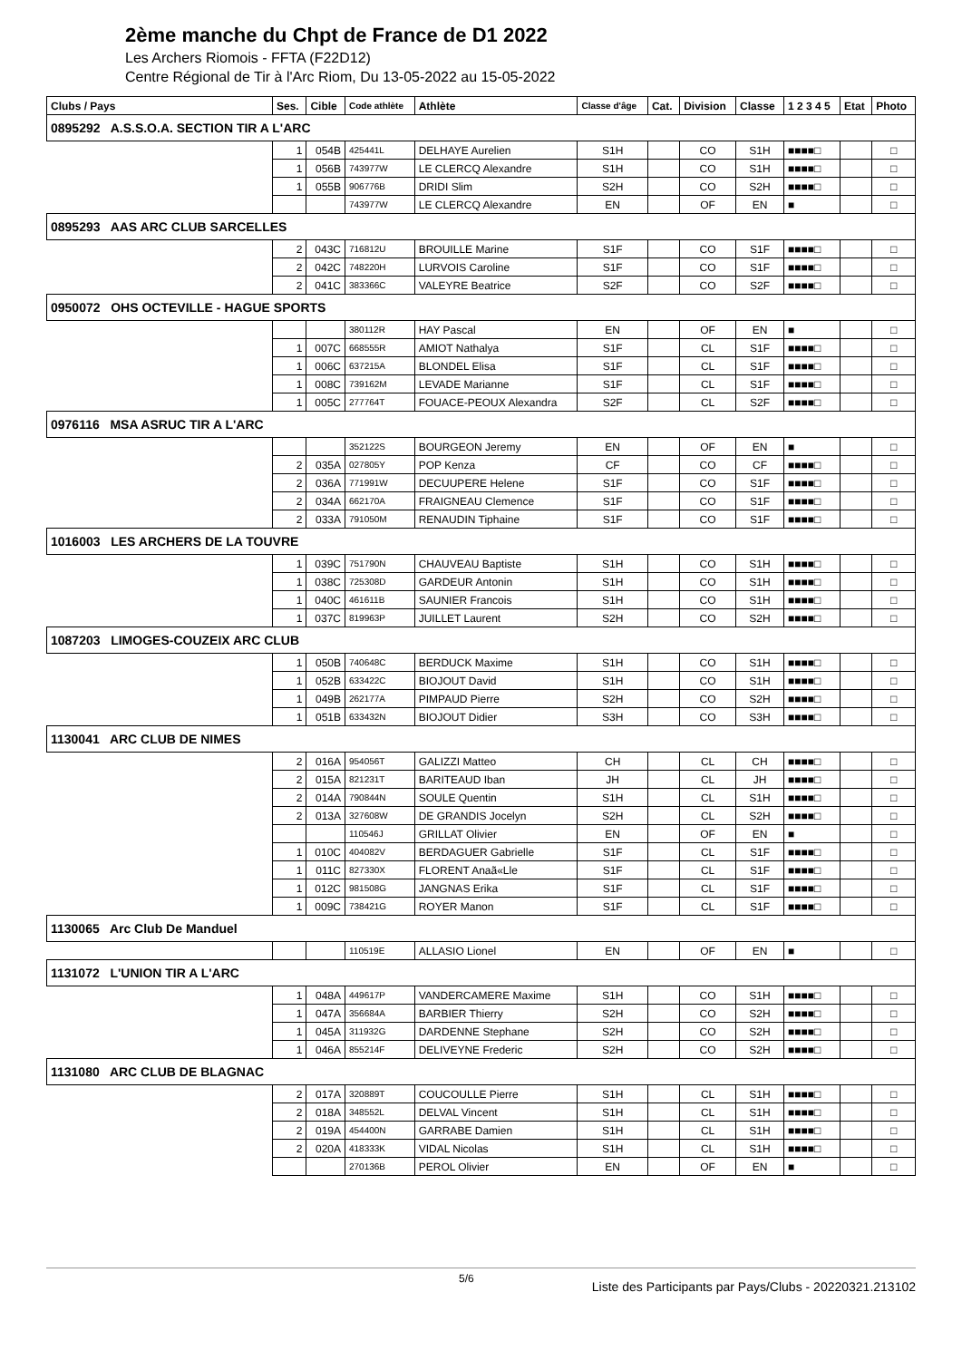2ème manche du Chpt de France de D1 2022
Les Archers Riomois - FFTA (F22D12)
Centre Régional de Tir à l'Arc Riom, Du 13-05-2022 au 15-05-2022
| Clubs / Pays | Ses. | Cible | Code athlète | Athlète | Classe d'âge | Cat. | Division | Classe | 1 2 3 4 5 | Etat | Photo |
| --- | --- | --- | --- | --- | --- | --- | --- | --- | --- | --- | --- |
| 0895292 A.S.S.O.A. SECTION TIR A L'ARC | | | | | | | | | | | |
| | 1 | 054B | 425441L | DELHAYE Aurelien | S1H | | CO | S1H | ■■■■□ | | □ |
| | 1 | 056B | 743977W | LE CLERCQ Alexandre | S1H | | CO | S1H | ■■■■□ | | □ |
| | 1 | 055B | 906776B | DRIDI Slim | S2H | | CO | S2H | ■■■■□ | | □ |
| | | | 743977W | LE CLERCQ Alexandre | EN | | OF | EN | ■ | | □ |
| 0895293 AAS ARC CLUB SARCELLES | | | | | | | | | | | |
| | 2 | 043C | 716812U | BROUILLE Marine | S1F | | CO | S1F | ■■■■□ | | □ |
| | 2 | 042C | 748220H | LURVOIS Caroline | S1F | | CO | S1F | ■■■■□ | | □ |
| | 2 | 041C | 383366C | VALEYRE Beatrice | S2F | | CO | S2F | ■■■■□ | | □ |
| 0950072 OHS OCTEVILLE - HAGUE SPORTS | | | | | | | | | | | |
| | | | 380112R | HAY Pascal | EN | | OF | EN | ■ | | □ |
| | 1 | 007C | 668555R | AMIOT Nathalya | S1F | | CL | S1F | ■■■■□ | | □ |
| | 1 | 006C | 637215A | BLONDEL Elisa | S1F | | CL | S1F | ■■■■□ | | □ |
| | 1 | 008C | 739162M | LEVADE Marianne | S1F | | CL | S1F | ■■■■□ | | □ |
| | 1 | 005C | 277764T | FOUACE-PEOUX Alexandra | S2F | | CL | S2F | ■■■■□ | | □ |
| 0976116 MSA ASRUC TIR A L'ARC | | | | | | | | | | | |
| | | | 352122S | BOURGEON Jeremy | EN | | OF | EN | ■ | | □ |
| | 2 | 035A | 027805Y | POP Kenza | CF | | CO | CF | ■■■■□ | | □ |
| | 2 | 036A | 771991W | DECUUPERE Helene | S1F | | CO | S1F | ■■■■□ | | □ |
| | 2 | 034A | 662170A | FRAIGNEAU Clemence | S1F | | CO | S1F | ■■■■□ | | □ |
| | 2 | 033A | 791050M | RENAUDIN Tiphaine | S1F | | CO | S1F | ■■■■□ | | □ |
| 1016003 LES ARCHERS DE LA TOUVRE | | | | | | | | | | | |
| | 1 | 039C | 751790N | CHAUVEAU Baptiste | S1H | | CO | S1H | ■■■■□ | | □ |
| | 1 | 038C | 725308D | GARDEUR Antonin | S1H | | CO | S1H | ■■■■□ | | □ |
| | 1 | 040C | 461611B | SAUNIER Francois | S1H | | CO | S1H | ■■■■□ | | □ |
| | 1 | 037C | 819963P | JUILLET Laurent | S2H | | CO | S2H | ■■■■□ | | □ |
| 1087203 LIMOGES-COUZEIX ARC CLUB | | | | | | | | | | | |
| | 1 | 050B | 740648C | BERDUCK Maxime | S1H | | CO | S1H | ■■■■□ | | □ |
| | 1 | 052B | 633422C | BIOJOUT David | S1H | | CO | S1H | ■■■■□ | | □ |
| | 1 | 049B | 262177A | PIMPAUD Pierre | S2H | | CO | S2H | ■■■■□ | | □ |
| | 1 | 051B | 633432N | BIOJOUT Didier | S3H | | CO | S3H | ■■■■□ | | □ |
| 1130041 ARC CLUB DE NIMES | | | | | | | | | | | |
| | 2 | 016A | 954056T | GALIZZI Matteo | CH | | CL | CH | ■■■■□ | | □ |
| | 2 | 015A | 821231T | BARITEAUD Iban | JH | | CL | JH | ■■■■□ | | □ |
| | 2 | 014A | 790844N | SOULE Quentin | S1H | | CL | S1H | ■■■■□ | | □ |
| | 2 | 013A | 327608W | DE GRANDIS Jocelyn | S2H | | CL | S2H | ■■■■□ | | □ |
| | | | 110546J | GRILLAT Olivier | EN | | OF | EN | ■ | | □ |
| | 1 | 010C | 404082V | BERDAGUER Gabrielle | S1F | | CL | S1F | ■■■■□ | | □ |
| | 1 | 011C | 827330X | FLORENT Anaã«Lle | S1F | | CL | S1F | ■■■■□ | | □ |
| | 1 | 012C | 981508G | JANGNAS Erika | S1F | | CL | S1F | ■■■■□ | | □ |
| | 1 | 009C | 738421G | ROYER Manon | S1F | | CL | S1F | ■■■■□ | | □ |
| 1130065 Arc Club De Manduel | | | | | | | | | | | |
| | | | 110519E | ALLASIO Lionel | EN | | OF | EN | ■ | | □ |
| 1131072 L'UNION TIR A L'ARC | | | | | | | | | | | |
| | 1 | 048A | 449617P | VANDERCAMERE Maxime | S1H | | CO | S1H | ■■■■□ | | □ |
| | 1 | 047A | 356684A | BARBIER Thierry | S2H | | CO | S2H | ■■■■□ | | □ |
| | 1 | 045A | 311932G | DARDENNE Stephane | S2H | | CO | S2H | ■■■■□ | | □ |
| | 1 | 046A | 855214F | DELIVEYNE Frederic | S2H | | CO | S2H | ■■■■□ | | □ |
| 1131080 ARC CLUB DE BLAGNAC | | | | | | | | | | | |
| | 2 | 017A | 320889T | COUCOULLE Pierre | S1H | | CL | S1H | ■■■■□ | | □ |
| | 2 | 018A | 348552L | DELVAL Vincent | S1H | | CL | S1H | ■■■■□ | | □ |
| | 2 | 019A | 454400N | GARRABE Damien | S1H | | CL | S1H | ■■■■□ | | □ |
| | 2 | 020A | 418333K | VIDAL Nicolas | S1H | | CL | S1H | ■■■■□ | | □ |
| | | | 270136B | PEROL Olivier | EN | | OF | EN | ■ | | □ |
5/6 Liste des Participants par Pays/Clubs - 20220321.213102